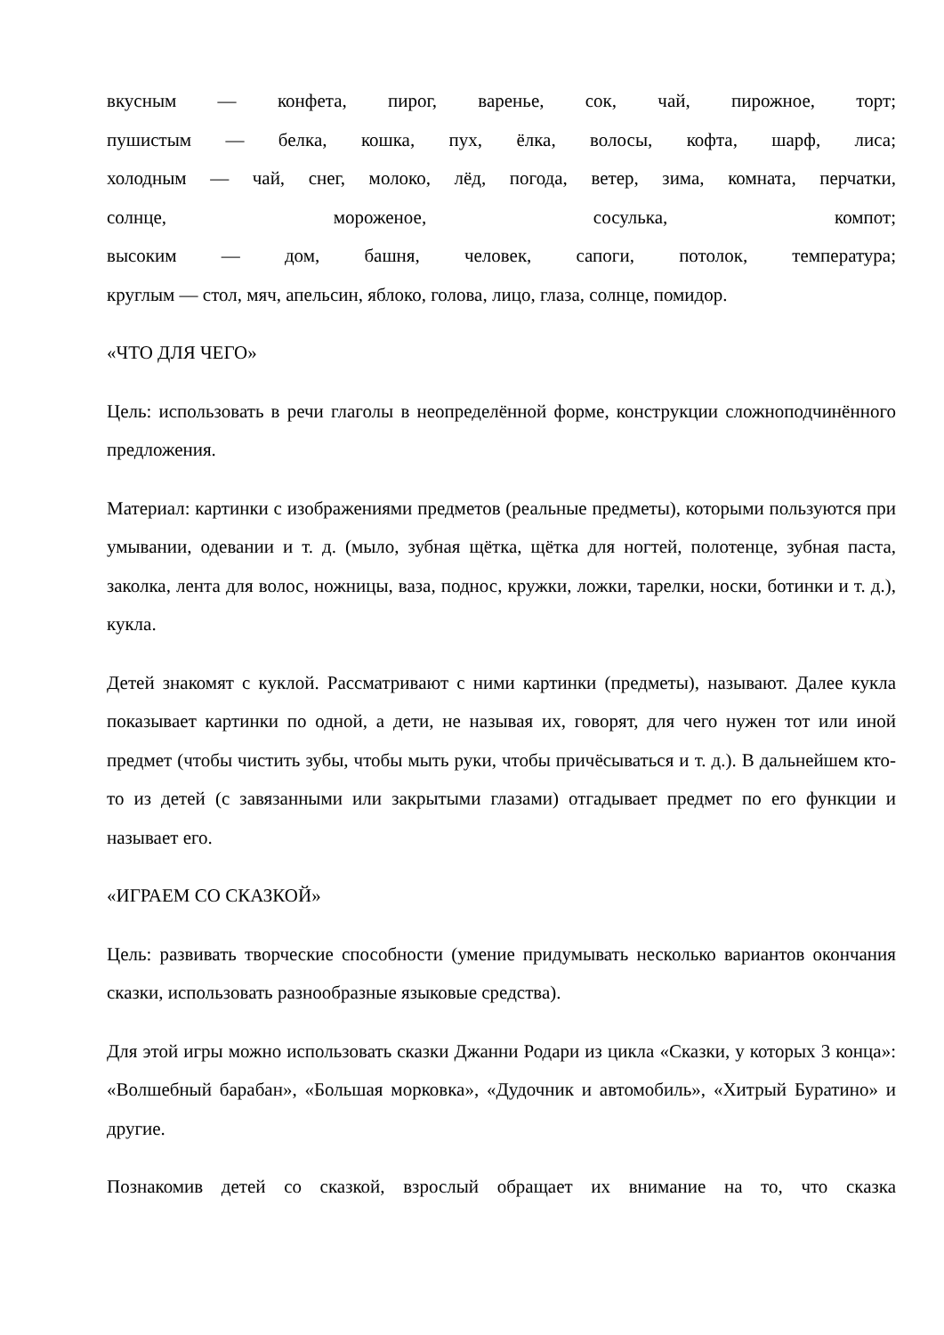вкусным — конфета, пирог, варенье, сок, чай, пирожное, торт;
пушистым — белка, кошка, пух, ёлка, волосы, кофта, шарф, лиса;
холодным — чай, снег, молоко, лёд, погода, ветер, зима, комната, перчатки,
солнце, мороженое, сосулька, компот;
высоким — дом, башня, человек, сапоги, потолок, температура;
круглым — стол, мяч, апельсин, яблоко, голова, лицо, глаза, солнце, помидор.
«ЧТО ДЛЯ ЧЕГО»
Цель: использовать в речи глаголы в неопределённой форме, конструкции сложноподчинённого предложения.
Материал: картинки с изображениями предметов (реальные предметы), которыми пользуются при умывании, одевании и т. д. (мыло, зубная щётка, щётка для ногтей, полотенце, зубная паста, заколка, лента для волос, ножницы, ваза, поднос, кружки, ложки, тарелки, носки, ботинки и т. д.), кукла.
Детей знакомят с куклой. Рассматривают с ними картинки (предметы), называют. Далее кукла показывает картинки по одной, а дети, не называя их, говорят, для чего нужен тот или иной предмет (чтобы чистить зубы, чтобы мыть руки, чтобы причёсываться и т. д.). В дальнейшем кто-то из детей (с завязанными или закрытыми глазами) отгадывает предмет по его функции и называет его.
«ИГРАЕМ СО СКАЗКОЙ»
Цель: развивать творческие способности (умение придумывать несколько вариантов окончания сказки, использовать разнообразные языковые средства).
Для этой игры можно использовать сказки Джанни Родари из цикла «Сказки, у которых 3 конца»: «Волшебный барабан», «Большая морковка», «Дудочник и автомобиль», «Хитрый Буратино» и другие.
Познакомив детей со сказкой, взрослый обращает их внимание на то, что сказка